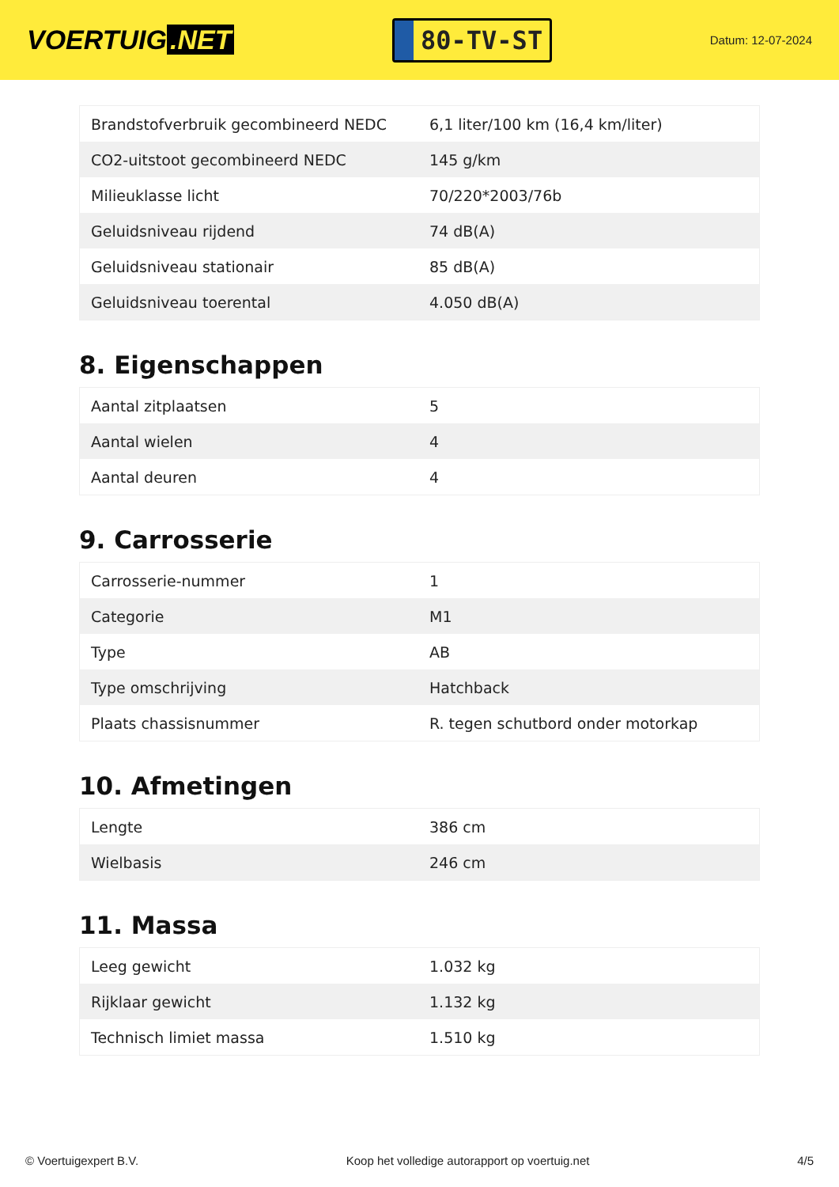VOERTUIG.NET
80-TV-ST
Datum: 12-07-2024
| Brandstofverbruik gecombineerd NEDC | 6,1 liter/100 km (16,4 km/liter) |
| CO2-uitstoot gecombineerd NEDC | 145 g/km |
| Milieuklasse licht | 70/220*2003/76b |
| Geluidsniveau rijdend | 74 dB(A) |
| Geluidsniveau stationair | 85 dB(A) |
| Geluidsniveau toerental | 4.050 dB(A) |
8. Eigenschappen
| Aantal zitplaatsen | 5 |
| Aantal wielen | 4 |
| Aantal deuren | 4 |
9. Carrosserie
| Carrosserie-nummer | 1 |
| Categorie | M1 |
| Type | AB |
| Type omschrijving | Hatchback |
| Plaats chassisnummer | R. tegen schutbord onder motorkap |
10. Afmetingen
| Lengte | 386 cm |
| Wielbasis | 246 cm |
11. Massa
| Leeg gewicht | 1.032 kg |
| Rijklaar gewicht | 1.132 kg |
| Technisch limiet massa | 1.510 kg |
© Voertuigexpert B.V. Koop het volledige autorapport op voertuig.net 4/5